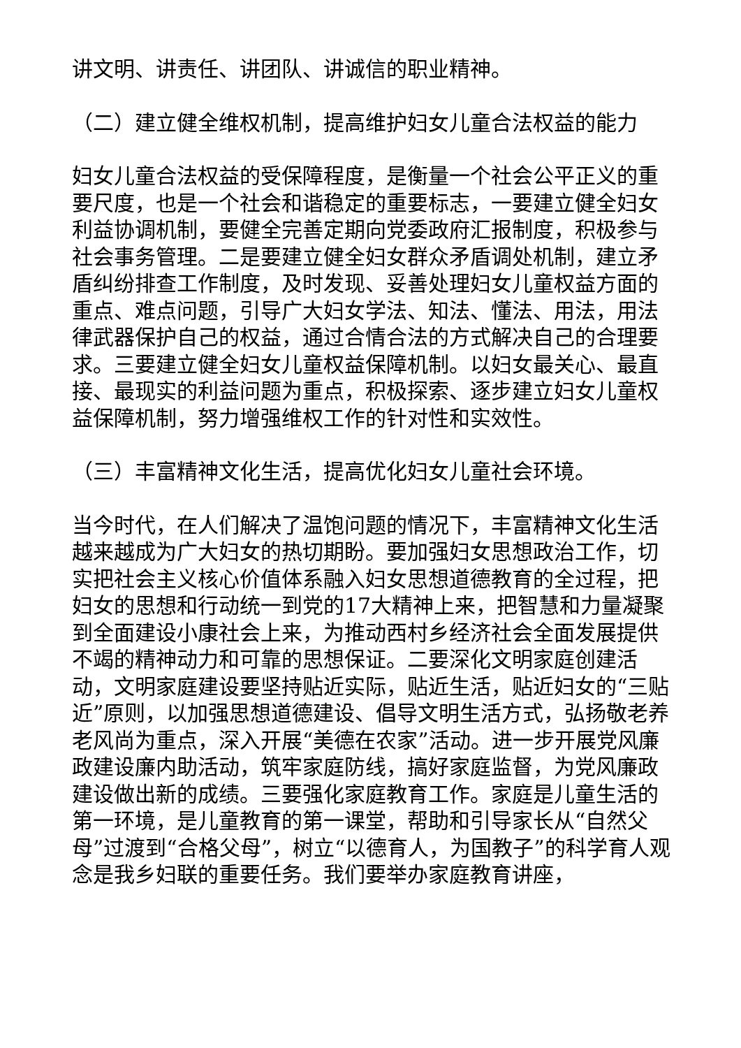讲文明、讲责任、讲团队、讲诚信的职业精神。
（二）建立健全维权机制，提高维护妇女儿童合法权益的能力
妇女儿童合法权益的受保障程度，是衡量一个社会公平正义的重要尺度，也是一个社会和谐稳定的重要标志，一要建立健全妇女利益协调机制，要健全完善定期向党委政府汇报制度，积极参与社会事务管理。二是要建立健全妇女群众矛盾调处机制，建立矛盾纠纷排查工作制度，及时发现、妥善处理妇女儿童权益方面的重点、难点问题，引导广大妇女学法、知法、懂法、用法，用法律武器保护自己的权益，通过合情合法的方式解决自己的合理要求。三要建立健全妇女儿童权益保障机制。以妇女最关心、最直接、最现实的利益问题为重点，积极探索、逐步建立妇女儿童权益保障机制，努力增强维权工作的针对性和实效性。
（三）丰富精神文化生活，提高优化妇女儿童社会环境。
当今时代，在人们解决了温饱问题的情况下，丰富精神文化生活越来越成为广大妇女的热切期盼。要加强妇女思想政治工作，切实把社会主义核心价值体系融入妇女思想道德教育的全过程，把妇女的思想和行动统一到党的17大精神上来，把智慧和力量凝聚到全面建设小康社会上来，为推动西村乡经济社会全面发展提供不竭的精神动力和可靠的思想保证。二要深化文明家庭创建活动，文明家庭建设要坚持贴近实际，贴近生活，贴近妇女的“三贴近”原则，以加强思想道德建设、倡导文明生活方式，弘扬敬老养老风尚为重点，深入开展“美德在农家”活动。进一步开展党风廉政建设廉内助活动，筑牢家庭防线，搞好家庭监督，为党风廉政建设做出新的成绩。三要强化家庭教育工作。家庭是儿童生活的第一环境，是儿童教育的第一课堂，帮助和引导家长从“自然父母”过渡到“合格父母”，树立“以德育人，为国教子”的科学育人观念是我乡妇联的重要任务。我们要举办家庭教育讲座，